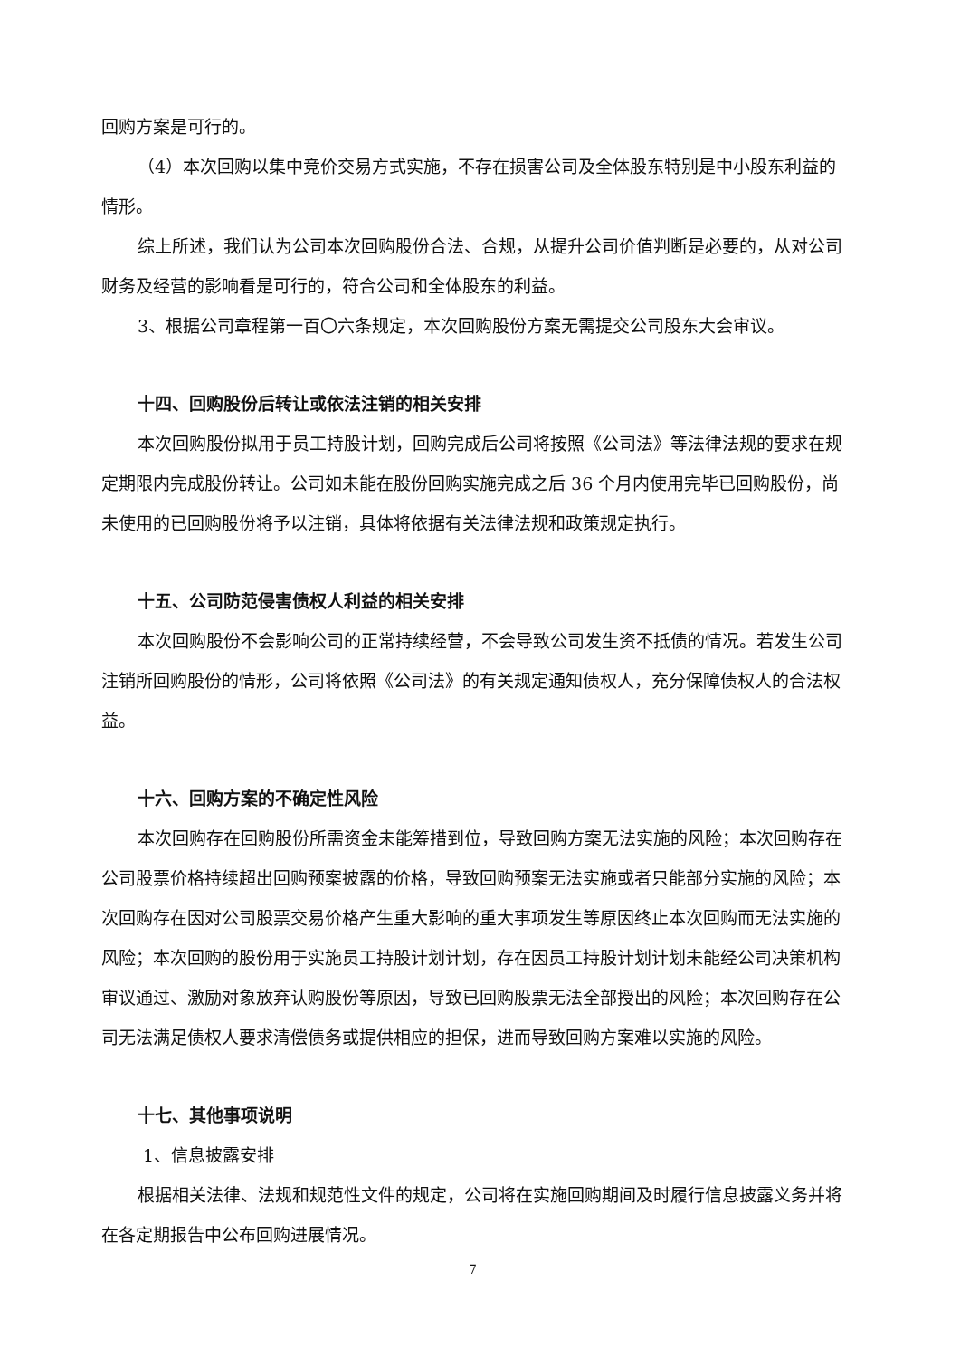回购方案是可行的。
（4）本次回购以集中竞价交易方式实施，不存在损害公司及全体股东特别是中小股东利益的情形。
综上所述，我们认为公司本次回购股份合法、合规，从提升公司价值判断是必要的，从对公司财务及经营的影响看是可行的，符合公司和全体股东的利益。
3、根据公司章程第一百〇六条规定，本次回购股份方案无需提交公司股东大会审议。
十四、回购股份后转让或依法注销的相关安排
本次回购股份拟用于员工持股计划，回购完成后公司将按照《公司法》等法律法规的要求在规定期限内完成股份转让。公司如未能在股份回购实施完成之后 36 个月内使用完毕已回购股份，尚未使用的已回购股份将予以注销，具体将依据有关法律法规和政策规定执行。
十五、公司防范侵害债权人利益的相关安排
本次回购股份不会影响公司的正常持续经营，不会导致公司发生资不抵债的情况。若发生公司注销所回购股份的情形，公司将依照《公司法》的有关规定通知债权人，充分保障债权人的合法权益。
十六、回购方案的不确定性风险
本次回购存在回购股份所需资金未能筹措到位，导致回购方案无法实施的风险；本次回购存在公司股票价格持续超出回购预案披露的价格，导致回购预案无法实施或者只能部分实施的风险；本次回购存在因对公司股票交易价格产生重大影响的重大事项发生等原因终止本次回购而无法实施的风险；本次回购的股份用于实施员工持股计划计划，存在因员工持股计划计划未能经公司决策机构审议通过、激励对象放弃认购股份等原因，导致已回购股票无法全部授出的风险；本次回购存在公司无法满足债权人要求清偿债务或提供相应的担保，进而导致回购方案难以实施的风险。
十七、其他事项说明
1、信息披露安排
根据相关法律、法规和规范性文件的规定，公司将在实施回购期间及时履行信息披露义务并将在各定期报告中公布回购进展情况。
7